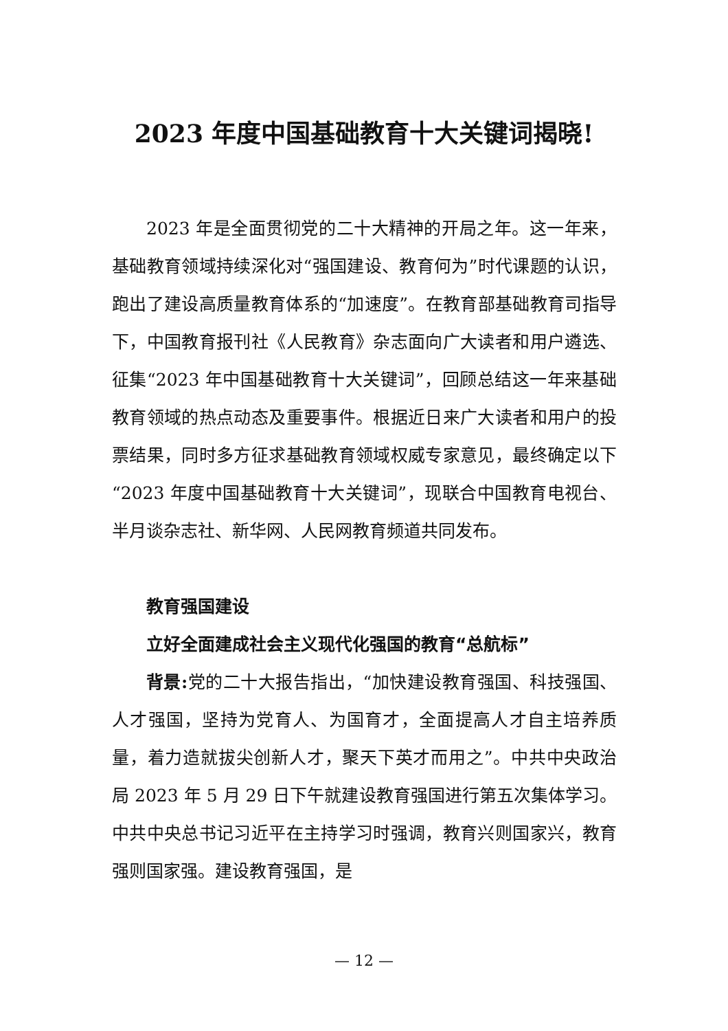2023 年度中国基础教育十大关键词揭晓!
2023 年是全面贯彻党的二十大精神的开局之年。这一年来，基础教育领域持续深化对“强国建设、教育何为”时代课题的认识，跑出了建设高质量教育体系的“加速度”。在教育部基础教育司指导下，中国教育报刊社《人民教育》杂志面向广大读者和用户遴选、征集“2023 年中国基础教育十大关键词”，回顾总结这一年来基础教育领域的热点动态及重要事件。根据近日来广大读者和用户的投票结果，同时多方征求基础教育领域权威专家意见，最终确定以下“2023 年度中国基础教育十大关键词”，现联合中国教育电视台、半月谈杂志社、新华网、人民网教育频道共同发布。
教育强国建设
立好全面建成社会主义现代化强国的教育“总航标”
背景: 党的二十大报告指出，“加快建设教育强国、科技强国、人才强国，坚持为党育人、为国育才，全面提高人才自主培养质量，着力造就拔尖创新人才，聚天下英才而用之”。中共中央政治局 2023 年 5 月 29 日下午就建设教育强国进行第五次集体学习。中共中央总书记习近平在主持学习时强调，教育兴则国家兴，教育强则国家强。建设教育强国，是
— 12 —